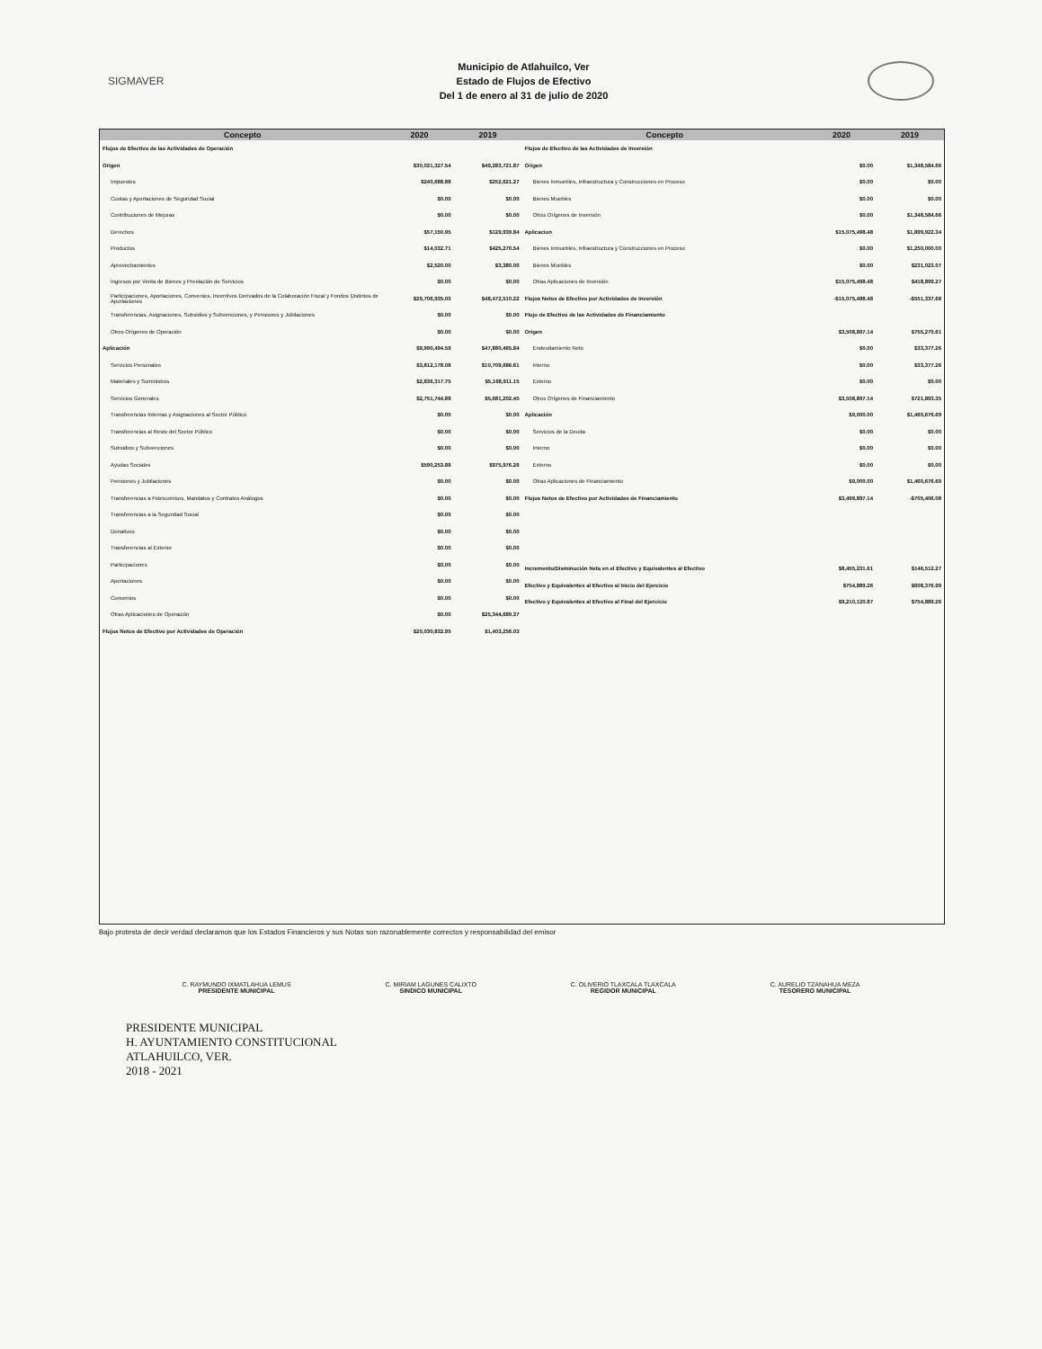SIGMAVER
Municipio de Atlahuilco, Ver
Estado de Flujos de Efectivo
Del 1 de enero al 31 de julio de 2020
| Concepto | 2020 | 2019 |
| --- | --- | --- |
| Flujos de Efectivo de las Actividades de Operación | | |
| Origen | $30,021,327.54 | $49,283,721.87 |
| Impuestos | $240,688.88 | $252,621.27 |
| Cuotas y Aportaciones de Seguridad Social | $0.00 | $0.00 |
| Contribuciones de Mejoras | $0.00 | $0.00 |
| Derechos | $57,150.95 | $129,939.84 |
| Productos | $14,032.71 | $425,270.54 |
| Aprovechamientos | $2,520.00 | $3,380.00 |
| Ingresos por Venta de Bienes y Prestación de Servicios | $0.00 | $0.00 |
| Participaciones, Aportaciones, Convenios, Incentivos Derivados de la Colaboración Fiscal y Fondos Distintos de Aportaciones | $29,706,935.00 | $48,472,510.22 |
| Transferencias, Asignaciones, Subsidios y Subvenciones, y Pensiones y Jubilaciones | $0.00 | $0.00 |
| Otros Orígenes de Operación | $0.00 | $0.00 |
| Aplicación | $9,990,494.59 | $47,880,465.84 |
| Servicios Personales | $3,812,178.08 | $10,709,686.61 |
| Materiales y Suministros | $2,836,317.75 | $5,168,911.15 |
| Servicios Generales | $2,751,744.88 | $5,681,202.45 |
| Transferencias Internas y Asignaciones al Sector Público | $0.00 | $0.00 |
| Transferencias al Resto del Sector Público | $0.00 | $0.00 |
| Subsidios y Subvenciones | $0.00 | $0.00 |
| Ayudas Sociales | $590,253.88 | $975,976.26 |
| Pensiones y Jubilaciones | $0.00 | $0.00 |
| Transferencias a Fideicomisos, Mandatos y Contratos Análogos | $0.00 | $0.00 |
| Transferencias a la Seguridad Social | $0.00 | $0.00 |
| Donativos | $0.00 | $0.00 |
| Transferencias al Exterior | $0.00 | $0.00 |
| Participaciones | $0.00 | $0.00 |
| Aportaciones | $0.00 | $0.00 |
| Convenios | $0.00 | $0.00 |
| Otras Aplicaciones de Operación | $0.00 | $25,344,689.37 |
| Flujos Netos de Efectivo por Actividades de Operación | $20,030,832.95 | $1,403,256.03 |
| Concepto | 2020 | 2019 |
| --- | --- | --- |
| Flujos de Efectivo de las Actividades de Inversión | | |
| Origen | $0.00 | $1,348,584.66 |
| Bienes Inmuebles, Infraestructura y Construcciones en Proceso | $0.00 | $0.00 |
| Bienes Muebles | $0.00 | $0.00 |
| Otros Orígenes de Inversión | $0.00 | $1,348,584.66 |
| Aplicacion | $15,075,498.48 | $1,899,922.34 |
| Bienes Inmuebles, Infraestructura y Construcciones en Proceso | $0.00 | $1,250,000.00 |
| Bienes Muebles | $0.00 | $231,023.07 |
| Otras Aplicaciones de Inversión | $15,075,498.48 | $418,899.27 |
| Flujos Netos de Efectivo por Actividades de Inversión | -$15,075,498.48 | -$551,337.68 |
| Flujo de Efectivo de las Actividades de Financiamiento | | |
| Origen | $3,508,897.14 | $755,270.61 |
| Endeudamiento Neto | $0.00 | $33,377.26 |
| Interno | $0.00 | $33,377.26 |
| Externo | $0.00 | $0.00 |
| Otros Orígenes de Financiamiento | $3,508,897.14 | $721,893.35 |
| Aplicación | $9,000.00 | $1,460,676.69 |
| Servicios de la Deuda | $0.00 | $0.00 |
| Interno | $0.00 | $0.00 |
| Externo | $0.00 | $0.00 |
| Otras Aplicaciones de Financiamiento | $9,000.00 | $1,460,676.69 |
| Flujos Netos de Efectivo por Actividades de Financiamiento | $3,499,897.14 | -$705,406.08 |
| Incremento/Disminución Neta en el Efectivo y Equivalentes al Efectivo | $8,455,231.61 | $146,512.27 |
| Efectivo y Equivalentes al Efectivo al Inicio del Ejercicio | $754,889.26 | $608,376.99 |
| Efectivo y Equivalentes al Efectivo al Final del Ejercicio | $9,210,120.87 | $754,889.26 |
Bajo protesta de decir verdad declaramos que los Estados Financieros y sus Notas son razonablemente correctos y responsabilidad del emisor
C. RAYMUNDO IXMATLAHUA LEMUS
PRESIDENTE MUNICIPAL
C. MIRIAM LAGUNES CALIXTO
SINDICO MUNICIPAL
C. OLIVERIO TLAXCALA TLAXCALA
REGIDOR MUNICIPAL
C. AURELIO TZANAHUA MEZA
TESORERO MUNICIPAL
PRESIDENTE MUNICIPAL
H. AYUNTAMIENTO CONSTITUCIONAL
ATLAHUILCO, VER.
2018 - 2021